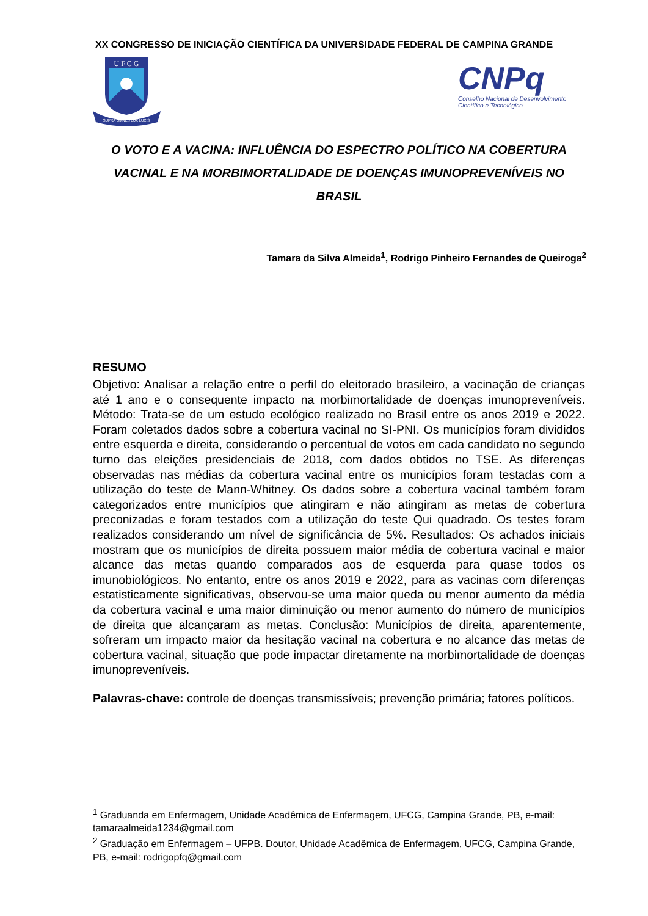XX CONGRESSO DE INICIAÇÃO CIENTÍFICA DA UNIVERSIDADE FEDERAL DE CAMPINA GRANDE
U F C G
SUPRA OMNES LUX LUCIS
CNPq
Conselho Nacional de Desenvolvimento
Científico e Tecnológico
O VOTO E A VACINA: INFLUÊNCIA DO ESPECTRO POLÍTICO NA COBERTURA VACINAL E NA MORBIMORTALIDADE DE DOENÇAS IMUNOPREVENÍVEIS NO BRASIL
Tamara da Silva Almeida<sup>1</sup>, Rodrigo Pinheiro Fernandes de Queiroga<sup>2</sup>
RESUMO
Objetivo: Analisar a relação entre o perfil do eleitorado brasileiro, a vacinação de crianças até 1 ano e o consequente impacto na morbimortalidade de doenças imunopreveníveis. Método: Trata-se de um estudo ecológico realizado no Brasil entre os anos 2019 e 2022. Foram coletados dados sobre a cobertura vacinal no SI-PNI. Os municípios foram divididos entre esquerda e direita, considerando o percentual de votos em cada candidato no segundo turno das eleições presidenciais de 2018, com dados obtidos no TSE. As diferenças observadas nas médias da cobertura vacinal entre os municípios foram testadas com a utilização do teste de Mann-Whitney. Os dados sobre a cobertura vacinal também foram categorizados entre municípios que atingiram e não atingiram as metas de cobertura preconizadas e foram testados com a utilização do teste Qui quadrado. Os testes foram realizados considerando um nível de significância de 5%. Resultados: Os achados iniciais mostram que os municípios de direita possuem maior média de cobertura vacinal e maior alcance das metas quando comparados aos de esquerda para quase todos os imunobiológicos. No entanto, entre os anos 2019 e 2022, para as vacinas com diferenças estatisticamente significativas, observou-se uma maior queda ou menor aumento da média da cobertura vacinal e uma maior diminuição ou menor aumento do número de municípios de direita que alcançaram as metas. Conclusão: Municípios de direita, aparentemente, sofreram um impacto maior da hesitação vacinal na cobertura e no alcance das metas de cobertura vacinal, situação que pode impactar diretamente na morbimortalidade de doenças imunopreveníveis.
Palavras-chave: controle de doenças transmissíveis; prevenção primária; fatores políticos.
<sup>1</sup> Graduanda em Enfermagem, Unidade Acadêmica de Enfermagem, UFCG, Campina Grande, PB, e-mail: tamaraalmeida1234@gmail.com
<sup>2</sup> Graduação em Enfermagem – UFPB. Doutor, Unidade Acadêmica de Enfermagem, UFCG, Campina Grande, PB, e-mail: rodrigopfq@gmail.com